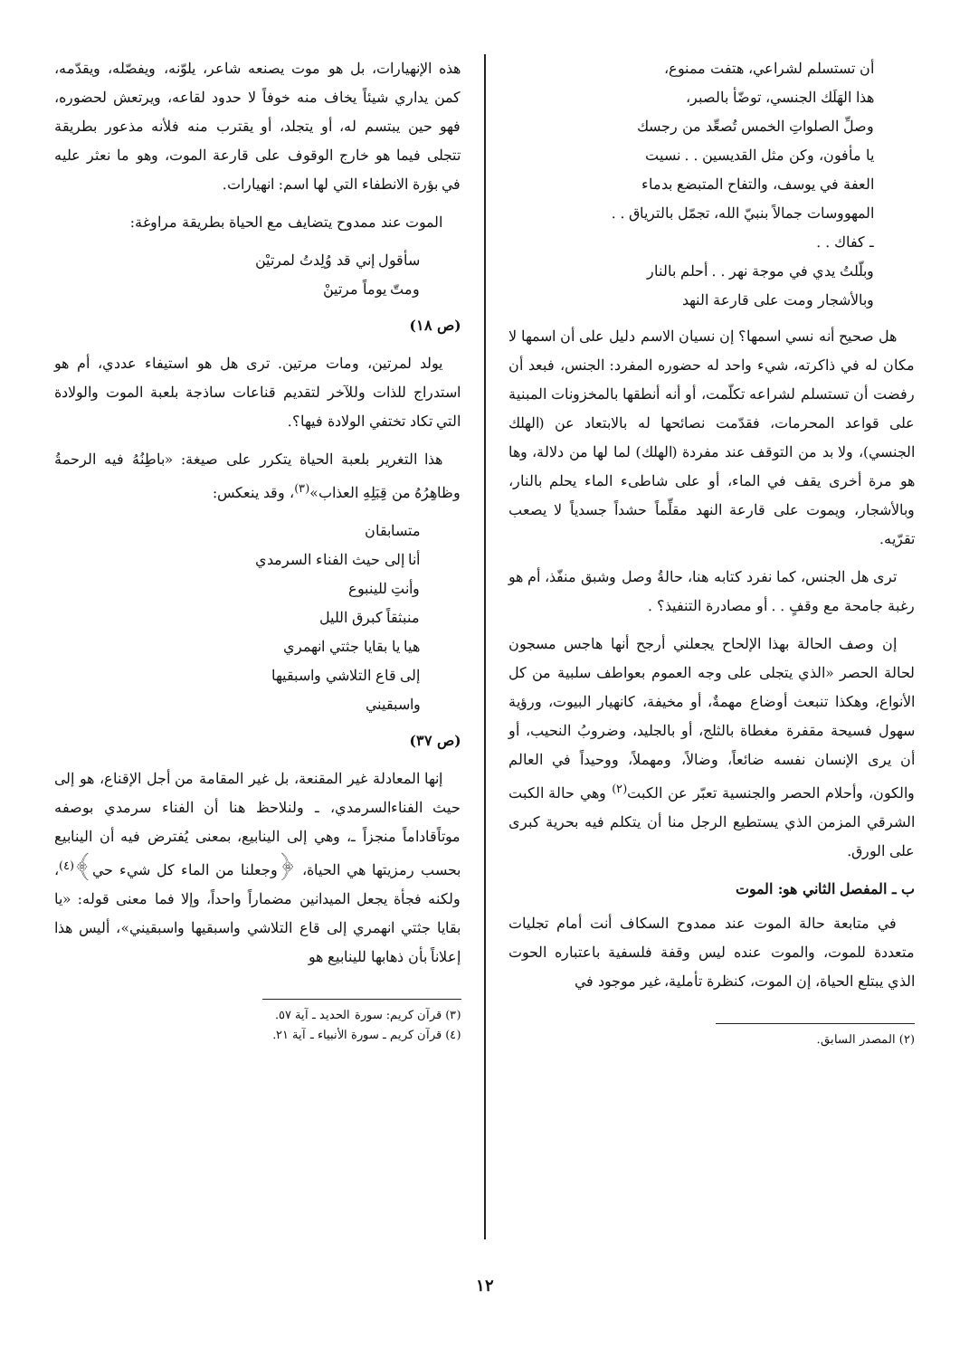أن تستسلم لشراعي، هتفت ممنوع،
هذا الهَلَك الجنسي، توضّأ بالصبر،
وصلِّ الصلواتِ الخمس تُصعِّد من رجسك
يا مأفون، وكن مثل القديسين . . نسيت
العفة في يوسف، والتفاح المتبضع بدماء
المهووسات جمالاً بنبيّ الله، تجمّل بالترياق . .
ـ كفاك . .
وبلّلتُ يدي في موجة نهر . . أحلم بالنار
وبالأشجار ومت على قارعة النهد
هل صحيح أنه نسي اسمها؟ إن نسيان الاسم دليل على أن اسمها لا مكان له في ذاكرته، شيء واحد له حضوره المفرد: الجنس، فبعد أن رفضت أن تستسلم لشراعه تكلّمت، أو أنه أنطقها بالمخزونات المبنية على قواعد المحرمات، فقدّمت نصائحها له بالابتعاد عن (الهلك الجنسي)، ولا بد من التوقف عند مفردة (الهلك) لما لها من دلالة، وها هو مرة أخرى يقف في الماء، أو على شاطىء الماء يحلم بالنار، وبالأشجار، ويموت على قارعة النهد مقلِّماً حشداً جسدياً لا يصعب تقرّيه.
ترى هل الجنس، كما نفرد كتابه هنا، حالةُ وصل وشبق منفّذ، أم هو رغبة جامحة مع وقفٍ . . أو مصادرة التنفيذ؟ .
إن وصف الحالة بهذا الإلحاح يجعلني أرجح أنها هاجس مسجون لحالة الحصر «الذي يتجلى على وجه العموم بعواطف سلبية من كل الأنواع، وهكذا تنبعث أوضاع مهمةٌ، أو مخيفة، كانهيار البيوت، ورؤية سهول فسيحة مقفرة مغطاة بالثلج، أو بالجليد، وضروبُ النحيب، أو أن يرى الإنسان نفسه ضائعاً، وضالاً، ومهملاً، ووحيداً في العالم والكون، وأحلام الحصر والجنسية تعبّر عن الكبت<sup>(٢)</sup> وهي حالة الكبت الشرقي المزمن الذي يستطيع الرجل منا أن يتكلم فيه بحرية كبرى على الورق.
ب ـ المفصل الثاني هو: الموت
في متابعة حالة الموت عند ممدوح السكاف أنت أمام تجليات متعددة للموت، والموت عنده ليس وقفة فلسفية باعتباره الحوت الذي يبتلع الحياة، إن الموت، كنظرة تأملية، غير موجود في
(٢) المصدر السابق.
هذه الإنهيارات، بل هو موت يصنعه شاعر، يلوّنه، ويفصّله، ويقدّمه، كمن يداري شيئاً يخاف منه خوفاً لا حدود لقاعه، ويرتعش لحضوره، فهو حين يبتسم له، أو يتجلد، أو يقترب منه فلأنه مذعور بطريقة تتجلى فيما هو خارج الوقوف على قارعة الموت، وهو ما نعثر عليه في بؤرة الانطفاء التي لها اسم: انهيارات.
الموت عند ممدوح يتضايف مع الحياة بطريقة مراوغة:
سأقول إني قد وُلِدتُ لمرتيْن
ومتّ يوماً مرتينْ
(ص ١٨)
يولد لمرتين، ومات مرتين. ترى هل هو استيفاء عددي، أم هو استدراج للذات وللآخر لتقديم قناعات ساذجة بلعبة الموت والولادة التي تكاد تختفي الولادة فيها؟.
هذا التغرير بلعبة الحياة يتكرر على صيغة: «باطِنُهُ فيه الرحمةُ وظاهِرُهُ من قِبَلِهِ العذاب»<sup>(٣)</sup>، وقد ينعكس:
متسابقان
أنا إلى حيث الفناء السرمدي
وأنتِ للينبوع
منبثقاً كبرق الليل
هيا يا بقايا جثتي انهمري
إلى قاع التلاشي واسبقيها
واسبقيني
(ص ٣٧)
إنها المعادلة غير المقنعة، بل غير المقامة من أجل الإقناع، هو إلى حيث الفناءالسرمدي، ـ ولنلاحظ هنا أن الفناء سرمدي بوصفه موتاًقاداماً منجزاً ـ، وهي إلى الينابيع، بمعنى يُفترض فيه أن الينابيع بحسب رمزيتها هي الحياة، ﴿وجعلنا من الماء كل شيء حي﴾<sup>(٤)</sup>، ولكنه فجأة يجعل الميدانين مضماراً واحداً، وإلا فما معنى قوله: «يا بقايا جثتي انهمري إلى قاع التلاشي واسبقيها واسبقيني»، أليس هذا إعلاناً بأن ذهابها للينابيع هو
(٣) قرآن كريم: سورة الحديد ـ آية ٥٧.
(٤) قرآن كريم ـ سورة الأنبياء ـ آية ٢١.
١٢